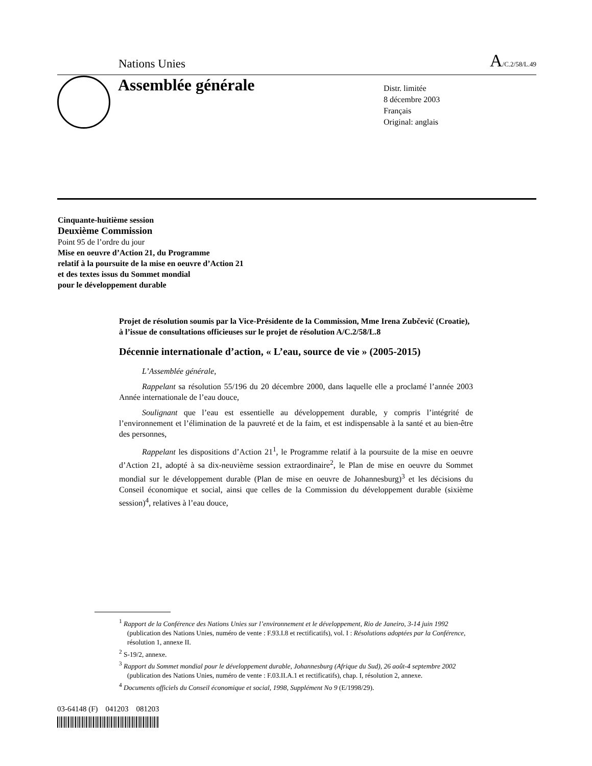Nations Unies A/C.2/58/L.49
Assemblée générale
Distr. limitée
8 décembre 2003
Français
Original: anglais
Cinquante-huitième session
Deuxième Commission
Point 95 de l’ordre du jour
Mise en oeuvre d’Action 21, du Programme
relatif à la poursuite de la mise en oeuvre d’Action 21
et des textes issus du Sommet mondial
pour le développement durable
Projet de résolution soumis par la Vice-Présidente de la Commission, Mme Irena Zubčević (Croatie), à l’issue de consultations officieuses sur le projet de résolution A/C.2/58/L.8
Décennie internationale d’action, « L’eau, source de vie » (2005-2015)
L’Assemblée générale,
Rappelant sa résolution 55/196 du 20 décembre 2000, dans laquelle elle a proclamé l’année 2003 Année internationale de l’eau douce,
Soulignant que l’eau est essentielle au développement durable, y compris l’intégrité de l’environnement et l’élimination de la pauvreté et de la faim, et est indispensable à la santé et au bien-être des personnes,
Rappelant les dispositions d’Action 21<sup>1</sup>, le Programme relatif à la poursuite de la mise en oeuvre d’Action 21, adopté à sa dix-neuvième session extraordinaire<sup>2</sup>, le Plan de mise en oeuvre du Sommet mondial sur le développement durable (Plan de mise en oeuvre de Johannesburg)<sup>3</sup> et les décisions du Conseil économique et social, ainsi que celles de la Commission du développement durable (sixième session)<sup>4</sup>, relatives à l’eau douce,
<sup>1</sup> Rapport de la Conférence des Nations Unies sur l’environnement et le développement, Rio de Janeiro, 3-14 juin 1992 (publication des Nations Unies, numéro de vente : F.93.I.8 et rectificatifs), vol. I : Résolutions adoptées par la Conférence, résolution 1, annexe II.
<sup>2</sup> S-19/2, annexe.
<sup>3</sup> Rapport du Sommet mondial pour le développement durable, Johannesburg (Afrique du Sud), 26 août-4 septembre 2002 (publication des Nations Unies, numéro de vente : F.03.II.A.1 et rectificatifs), chap. I, résolution 2, annexe.
<sup>4</sup> Documents officiels du Conseil économique et social, 1998, Supplément No 9 (E/1998/29).
03-64148 (F) 041203 081203